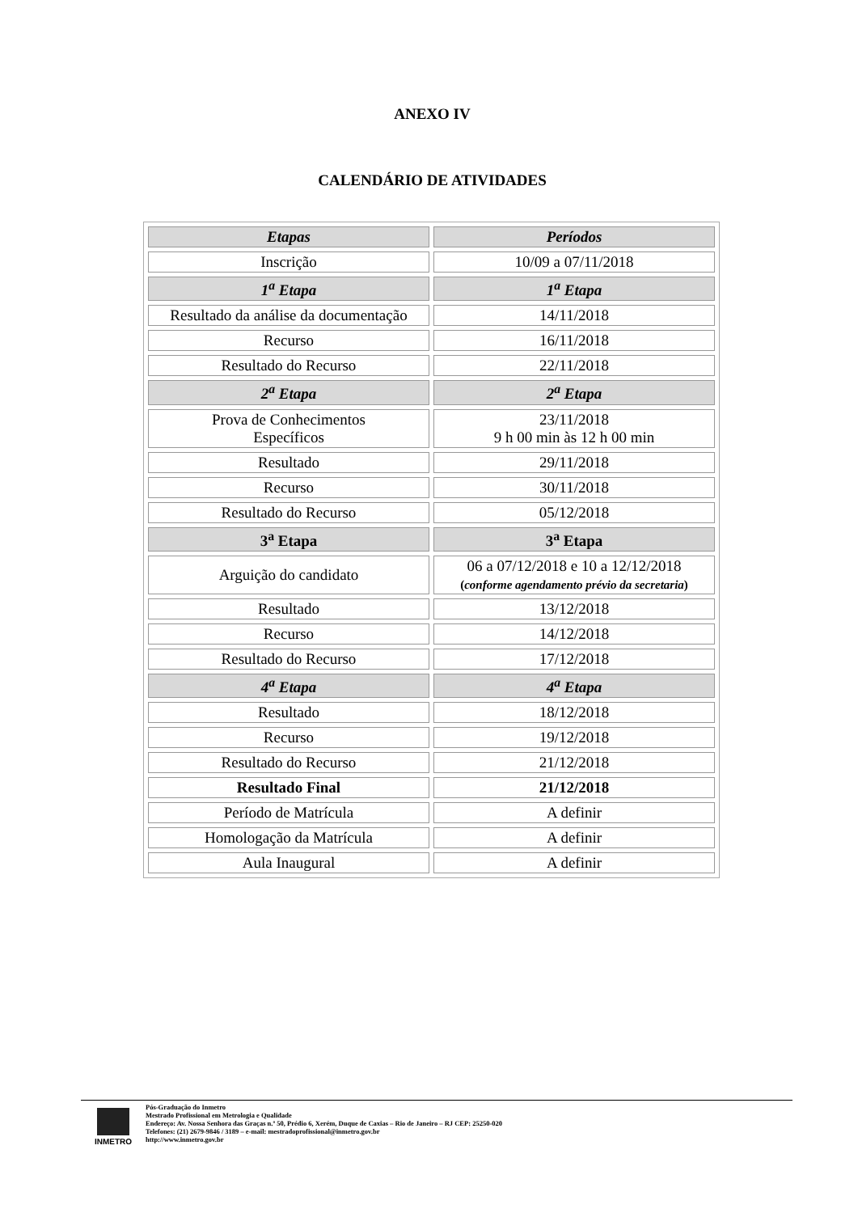ANEXO IV
CALENDÁRIO DE ATIVIDADES
| Etapas | Períodos |
| Inscrição | 10/09 a 07/11/2018 |
| 1<sup>a</sup> Etapa | 1<sup>a</sup> Etapa |
| Resultado da análise da documentação | 14/11/2018 |
| Recurso | 16/11/2018 |
| Resultado do Recurso | 22/11/2018 |
| 2<sup>a</sup> Etapa | 2<sup>a</sup> Etapa |
| Prova de Conhecimentos Específicos | 23/11/2018 9 h 00 min às 12 h 00 min |
| Resultado | 29/11/2018 |
| Recurso | 30/11/2018 |
| Resultado do Recurso | 05/12/2018 |
| 3<sup>a</sup> Etapa | 3<sup>a</sup> Etapa |
| Arguição do candidato | 06 a 07/12/2018 e 10 a 12/12/2018 ( conforme agendamento prévio da secretaria ) |
| Resultado | 13/12/2018 |
| Recurso | 14/12/2018 |
| Resultado do Recurso | 17/12/2018 |
| 4<sup>a</sup> Etapa | 4<sup>a</sup> Etapa |
| Resultado | 18/12/2018 |
| Recurso | 19/12/2018 |
| Resultado do Recurso | 21/12/2018 |
| Resultado Final | 21/12/2018 |
| Período de Matrícula | A definir |
| Homologação da Matrícula | A definir |
| Aula Inaugural | A definir |
INMETRO
Pós-Graduação do Inmetro
Mestrado Profissional em Metrologia e Qualidade
Endereço: Av. Nossa Senhora das Graças n.º 50, Prédio 6, Xerém, Duque de Caxias – Rio de Janeiro – RJ CEP: 25250-020
Telefones: (21) 2679-9846 / 3189 – e-mail: mestradoprofissional@inmetro.gov.br
http://www.inmetro.gov.br